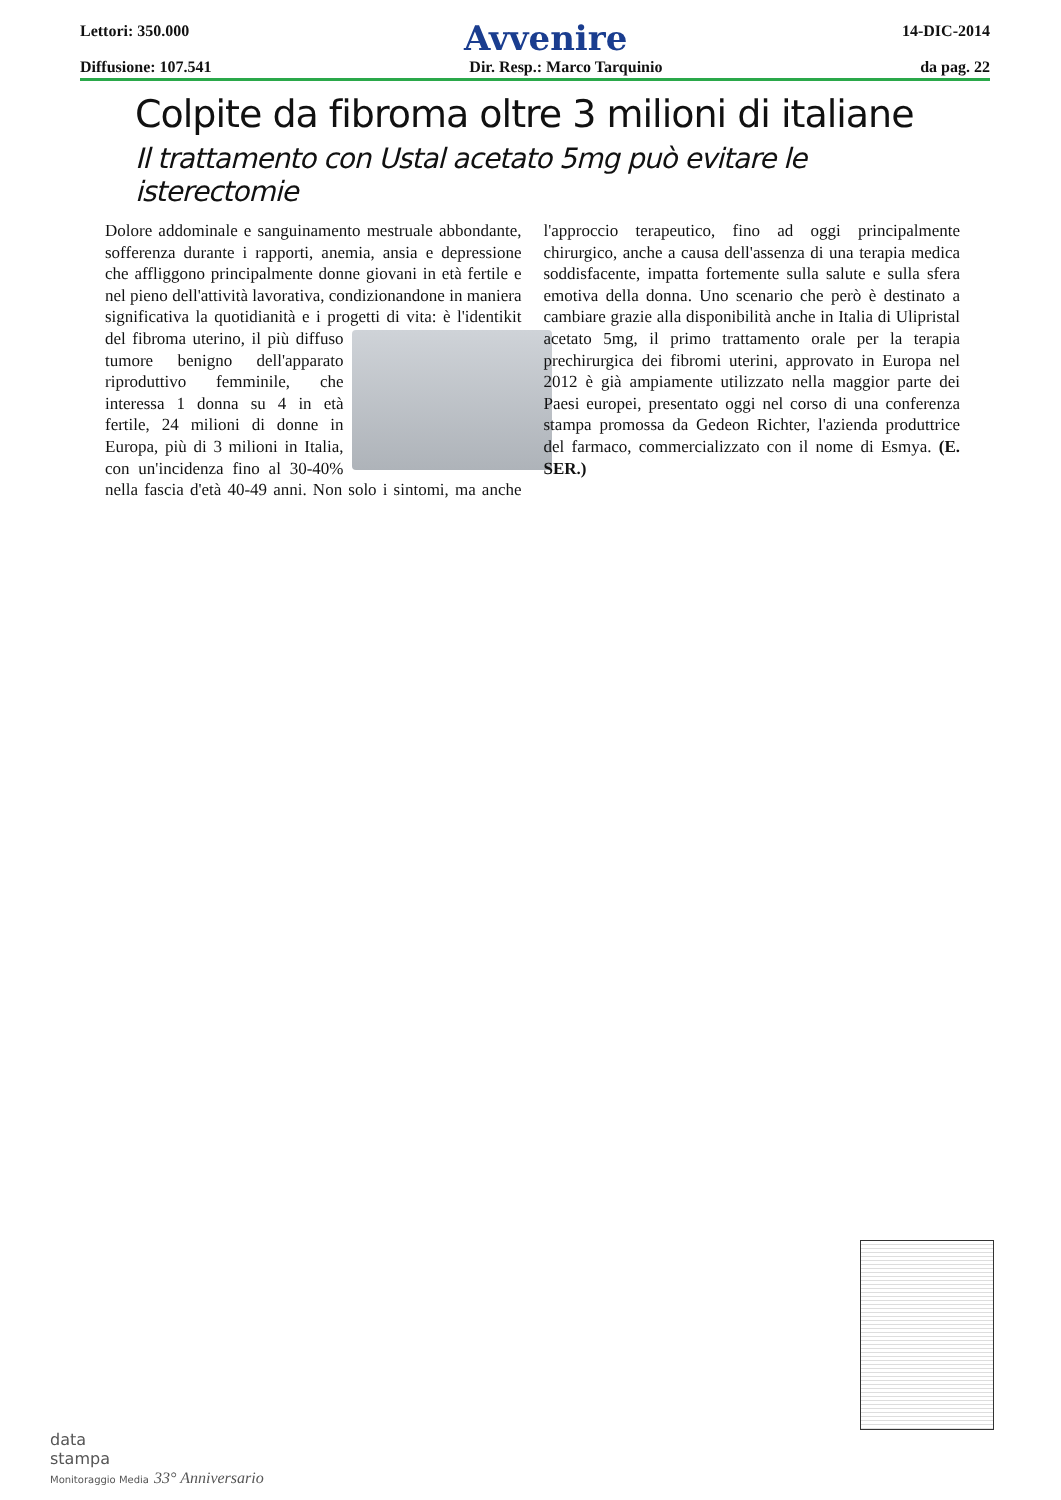Lettori: 350.000 Avvenire 14-DIC-2014
Diffusione: 107.541 Dir. Resp.: Marco Tarquinio da pag. 22
Colpite da fibroma oltre 3 milioni di italiane
Il trattamento con Ustal acetato 5mg può evitare le isterectomie
Dolore addominale e sanguinamento mestruale abbondante, sofferenza durante i rapporti, anemia, ansia e depressione che affliggono principalmente donne giovani in età fertile e nel pieno dell'attività lavorativa, condizionandone in maniera significativa la quotidianità e i progetti di vita: è l'identikit del fibroma uterino, il più diffuso tumore benigno dell'apparato riproduttivo femminile, che interessa 1 donna su 4 in età fertile, 24 milioni di donne in Europa, più di 3 milioni in Italia, con un'incidenza fino al 30-40% nella fascia d'età 40-49 anni. Non solo i sintomi, ma anche l'approccio terapeutico, fino ad oggi principalmente chirurgico, anche a causa dell'assenza di una terapia medica soddisfacente, impatta fortemente sulla salute e sulla sfera emotiva della donna. Uno scenario che però è destinato a cambiare grazie alla disponibilità anche in Italia di Ulipristal acetato 5mg, il primo trattamento orale per la terapia prechirurgica dei fibromi uterini, approvato in Europa nel 2012 è già ampiamente utilizzato nella maggior parte dei Paesi europei, presentato oggi nel corso di una conferenza stampa promossa da Gedeon Richter, l'azienda produttrice del farmaco, commercializzato con il nome di Esmya. (E. SER.)
data
stampa
Monitoraggio Media 33° Anniversario